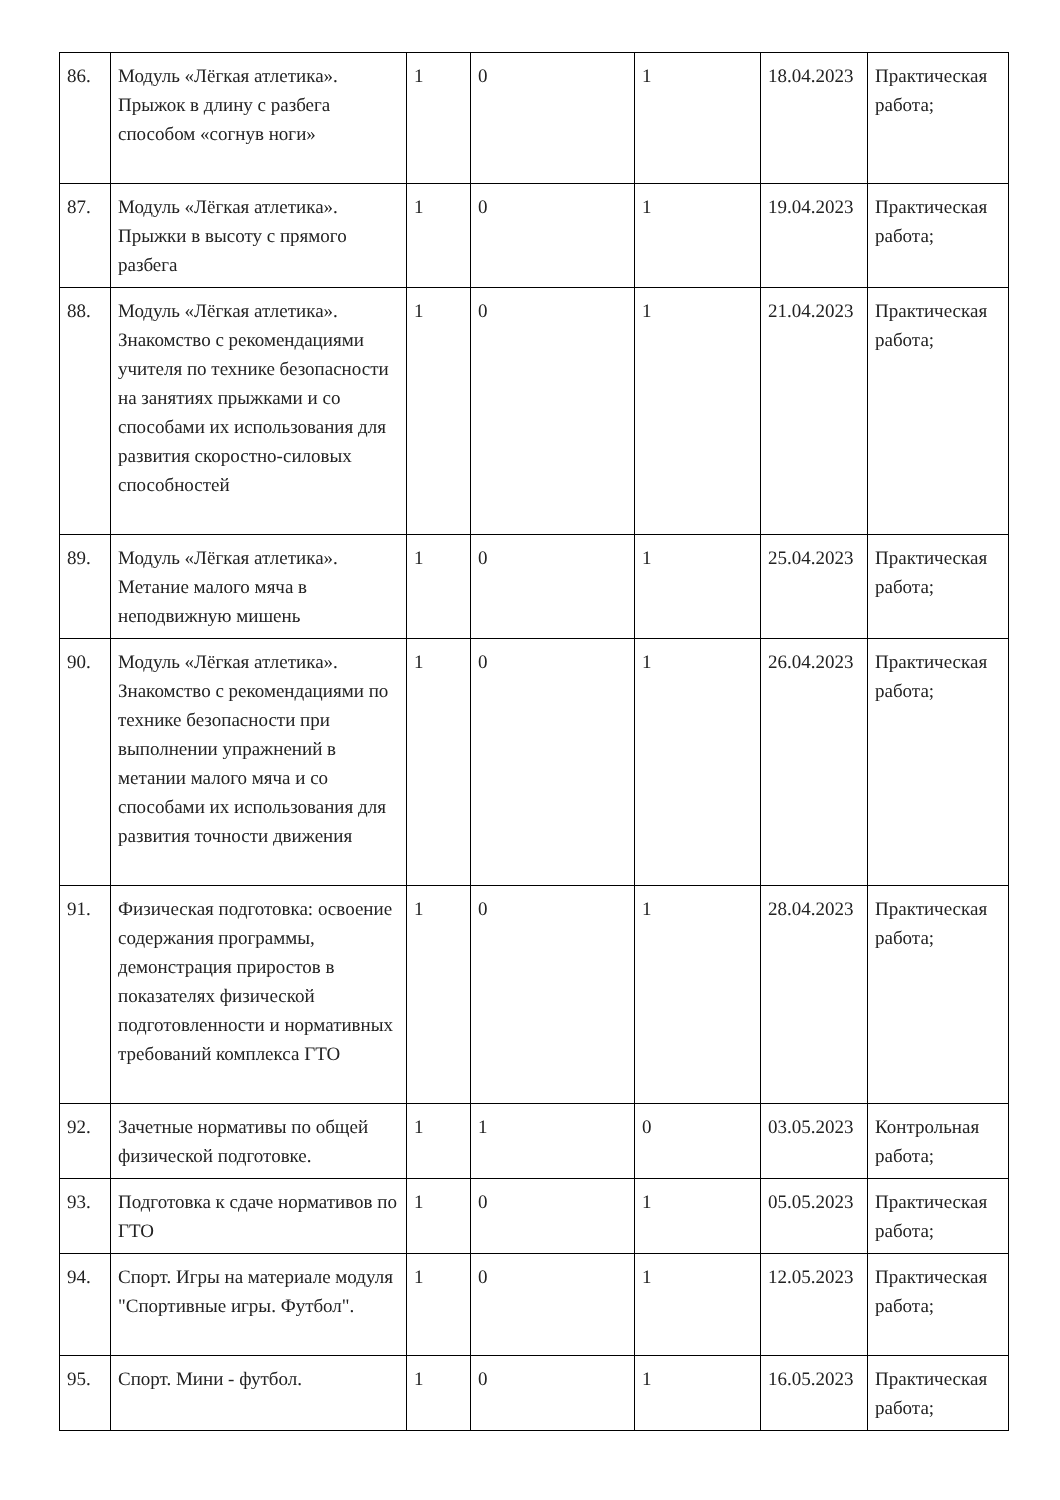| 86. | Модуль «Лёгкая атлетика». Прыжок в длину с разбега способом «согнув ноги» | 1 | 0 | 1 | 18.04.2023 | Практическая работа; |
| 87. | Модуль «Лёгкая атлетика». Прыжки в высоту с прямого разбега | 1 | 0 | 1 | 19.04.2023 | Практическая работа; |
| 88. | Модуль «Лёгкая атлетика». Знакомство с рекомендациями учителя по технике безопасности на занятиях прыжками и со способами их использования для развития скоростно-силовых способностей | 1 | 0 | 1 | 21.04.2023 | Практическая работа; |
| 89. | Модуль «Лёгкая атлетика». Метание малого мяча в неподвижную мишень | 1 | 0 | 1 | 25.04.2023 | Практическая работа; |
| 90. | Модуль «Лёгкая атлетика». Знакомство с рекомендациями по технике безопасности при выполнении упражнений в метании малого мяча и со способами их использования для развития точности движения | 1 | 0 | 1 | 26.04.2023 | Практическая работа; |
| 91. | Физическая подготовка: освоение содержания программы, демонстрация приростов в показателях физической подготовленности и нормативных требований комплекса ГТО | 1 | 0 | 1 | 28.04.2023 | Практическая работа; |
| 92. | Зачетные нормативы по общей физической подготовке. | 1 | 1 | 0 | 03.05.2023 | Контрольная работа; |
| 93. | Подготовка к сдаче нормативов по ГТО | 1 | 0 | 1 | 05.05.2023 | Практическая работа; |
| 94. | Спорт. Игры на материале модуля "Спортивные игры. Футбол". | 1 | 0 | 1 | 12.05.2023 | Практическая работа; |
| 95. | Спорт. Мини - футбол. | 1 | 0 | 1 | 16.05.2023 | Практическая работа; |